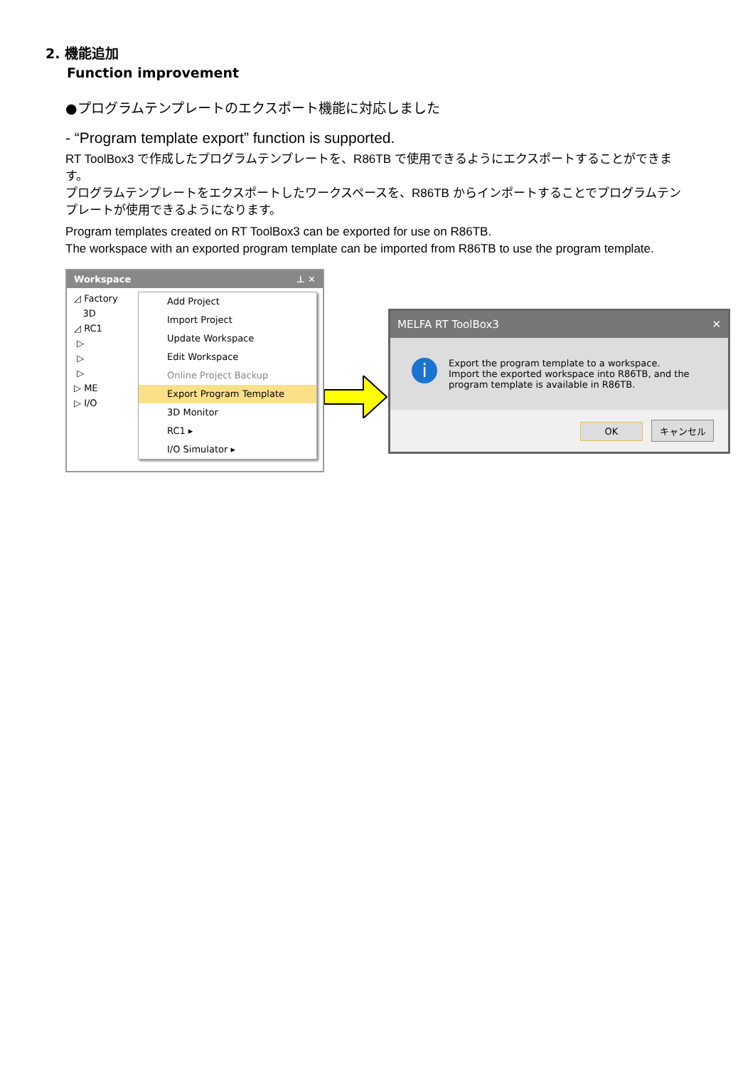2. 機能追加
Function improvement
●プログラムテンプレートのエクスポート機能に対応しました
- “Program template export” function is supported.
RT ToolBox3 で作成したプログラムテンプレートを、R86TB で使用できるようにエクスポートすることができます。
プログラムテンプレートをエクスポートしたワークスペースを、R86TB からインポートすることでプログラムテンプレートが使用できるようになります。
Program templates created on RT ToolBox3 can be exported for use on R86TB.
The workspace with an exported program template can be imported from R86TB to use the program template.
Workspace ⊥ ✕
◿ Factory
3D
◿ RC1
▷
▷
▷
▷ ME
▷ I/O
Add Project
Import Project
Update Workspace
Edit Workspace
Online Project Backup
Export Program Template
3D Monitor
RC1 ▸
I/O Simulator ▸
MELFA RT ToolBox3 ✕
i
Export the program template to a workspace.
Import the exported workspace into R86TB, and the program template is available in R86TB.
OK キャンセル